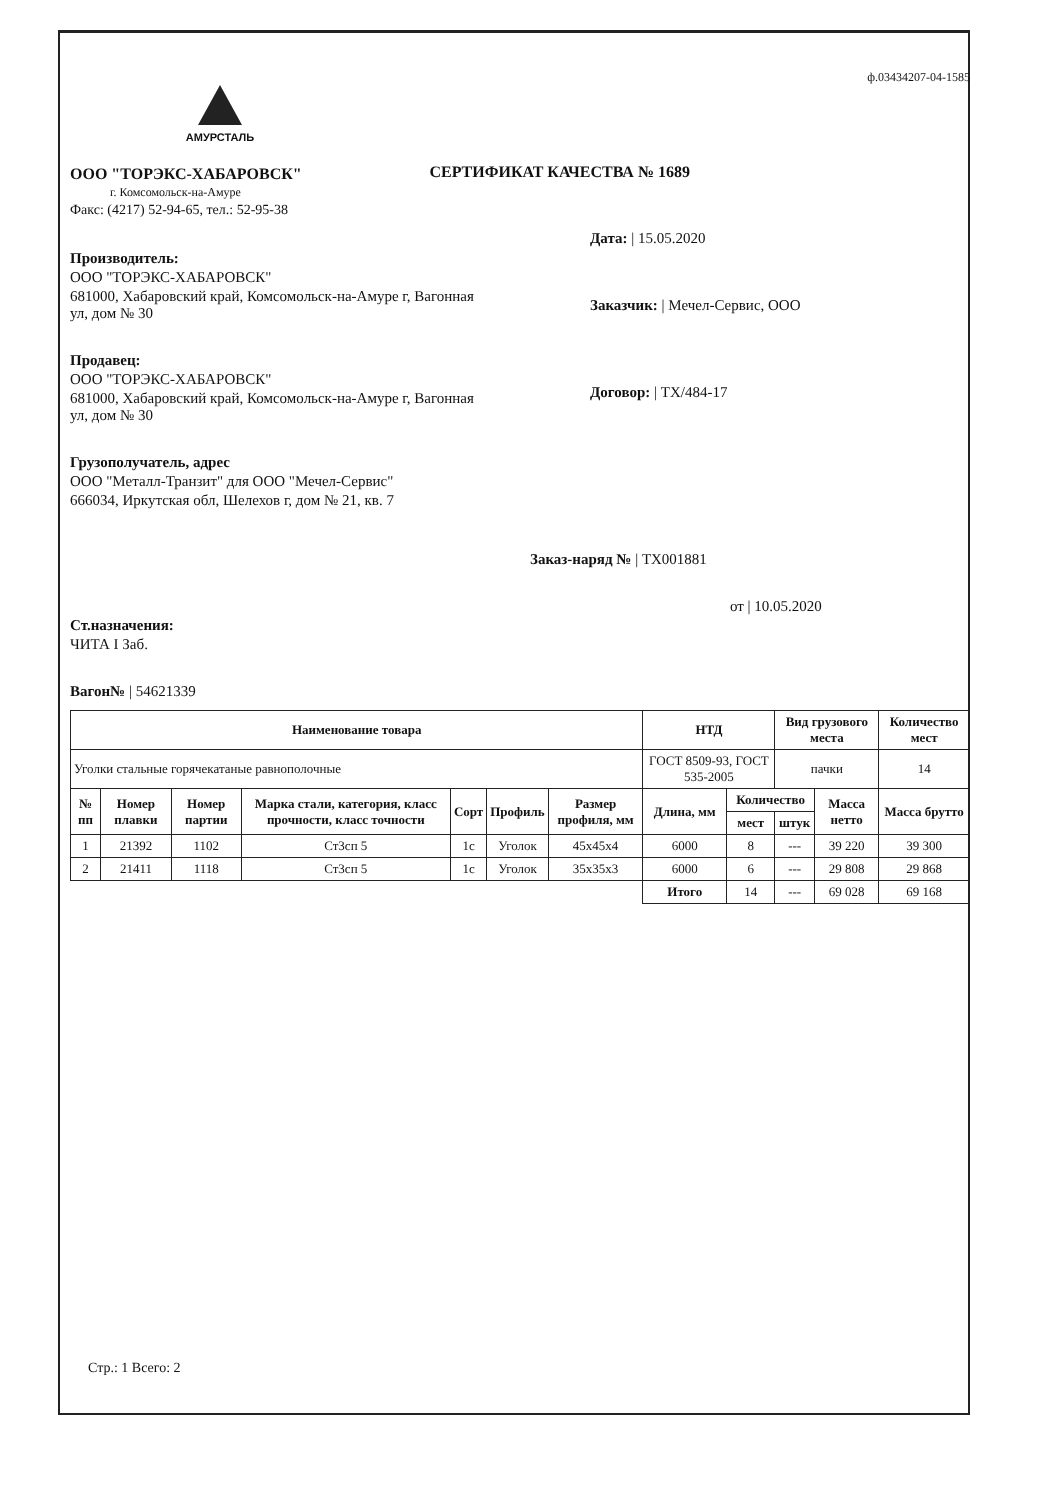ф.03434207-04-1585
АМУРСТАЛЬ
ООО "ТОРЭКС-ХАБАРОВСК"
г. Комсомольск-на-Амуре
Факс: (4217) 52-94-65, тел.: 52-95-38
СЕРТИФИКАТ КАЧЕСТВА № 1689
Производитель:
ООО "ТОРЭКС-ХАБАРОВСК"
681000, Хабаровский край, Комсомольск-на-Амуре г, Вагонная ул, дом № 30
Продавец:
ООО "ТОРЭКС-ХАБАРОВСК"
681000, Хабаровский край, Комсомольск-на-Амуре г, Вагонная ул, дом № 30
Грузополучатель, адрес
ООО "Металл-Транзит" для ООО "Мечел-Сервис"
666034, Иркутская обл, Шелехов г, дом № 21, кв. 7
Дата: | 15.05.2020
Заказчик: | Мечел-Сервис, ООО
Договор: | ТХ/484-17
Заказ-наряд № | ТХ001881
от | 10.05.2020
Ст.назначения:
ЧИТА I Заб.
Вагон№ | 54621339
| Наименование товара | | | | | | | НТД | | Вид грузового места | | Количество мест |
| --- | --- | --- | --- | --- | --- | --- | --- | --- | --- | --- | --- |
| Уголки стальные горячекатаные равнополочные | | | | | | | ГОСТ 8509-93, ГОСТ 535-2005 | | пачки | | 14 |
| № пп | Номер плавки | Номер партии | Марка стали, категория, класс прочности, класс точности | Сорт | Профиль | Размер профиля, мм | Длина, мм | Количество | | Масса нетто | Масса брутто |
| | | | | | | | | мест | штук | | |
| 1 | 21392 | 1102 | Ст3сп 5 | 1с | Уголок | 45х45х4 | 6000 | 8 | --- | 39 220 | 39 300 |
| 2 | 21411 | 1118 | Ст3сп 5 | 1с | Уголок | 35х35х3 | 6000 | 6 | --- | 29 808 | 29 868 |
| | | | | | | | Итого | 14 | --- | 69 028 | 69 168 |
Стр.: 1 Всего: 2